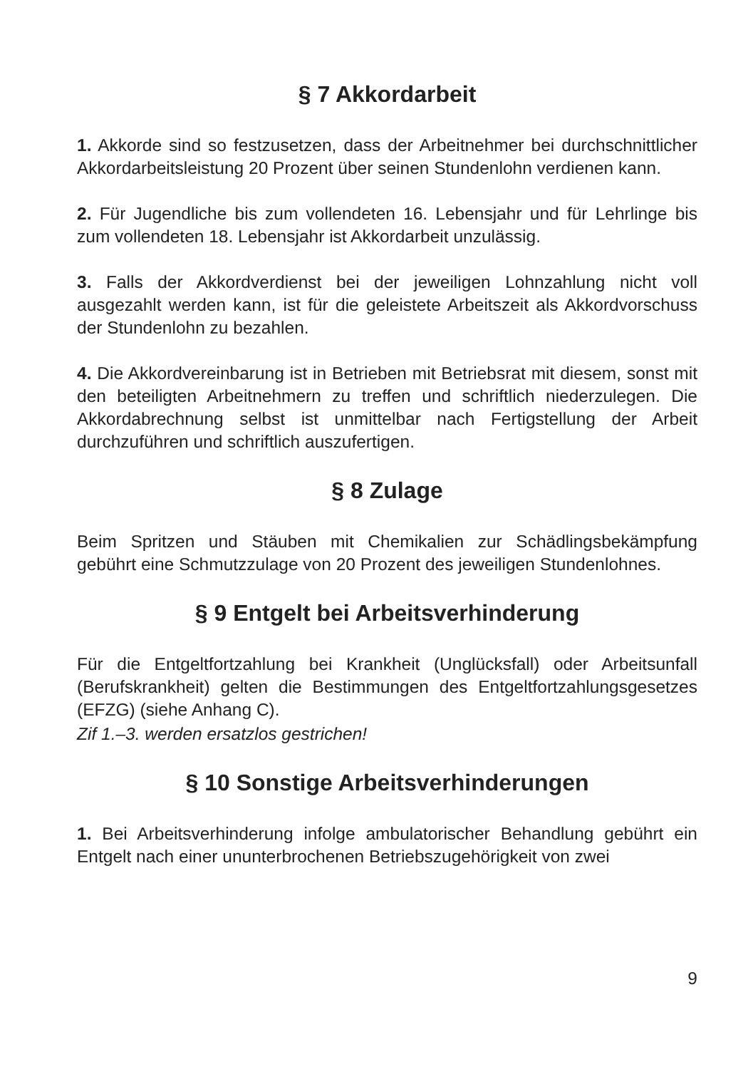§ 7 Akkordarbeit
1. Akkorde sind so festzusetzen, dass der Arbeitnehmer bei durchschnittlicher Akkordarbeitsleistung 20 Prozent über seinen Stundenlohn verdienen kann.
2. Für Jugendliche bis zum vollendeten 16. Lebensjahr und für Lehrlinge bis zum vollendeten 18. Lebensjahr ist Akkordarbeit unzulässig.
3. Falls der Akkordverdienst bei der jeweiligen Lohnzahlung nicht voll ausgezahlt werden kann, ist für die geleistete Arbeitszeit als Akkordvorschuss der Stundenlohn zu bezahlen.
4. Die Akkordvereinbarung ist in Betrieben mit Betriebsrat mit diesem, sonst mit den beteiligten Arbeitnehmern zu treffen und schriftlich niederzulegen. Die Akkordabrechnung selbst ist unmittelbar nach Fertigstellung der Arbeit durchzuführen und schriftlich auszufertigen.
§ 8 Zulage
Beim Spritzen und Stäuben mit Chemikalien zur Schädlingsbekämpfung gebührt eine Schmutzzulage von 20 Prozent des jeweiligen Stundenlohnes.
§ 9 Entgelt bei Arbeitsverhinderung
Für die Entgeltfortzahlung bei Krankheit (Unglücksfall) oder Arbeitsunfall (Berufskrankheit) gelten die Bestimmungen des Entgeltfortzahlungsgesetzes (EFZG) (siehe Anhang C).
Zif 1.–3. werden ersatzlos gestrichen!
§ 10 Sonstige Arbeitsverhinderungen
1. Bei Arbeitsverhinderung infolge ambulatorischer Behandlung gebührt ein Entgelt nach einer ununterbrochenen Betriebszugehörigkeit von zwei
9